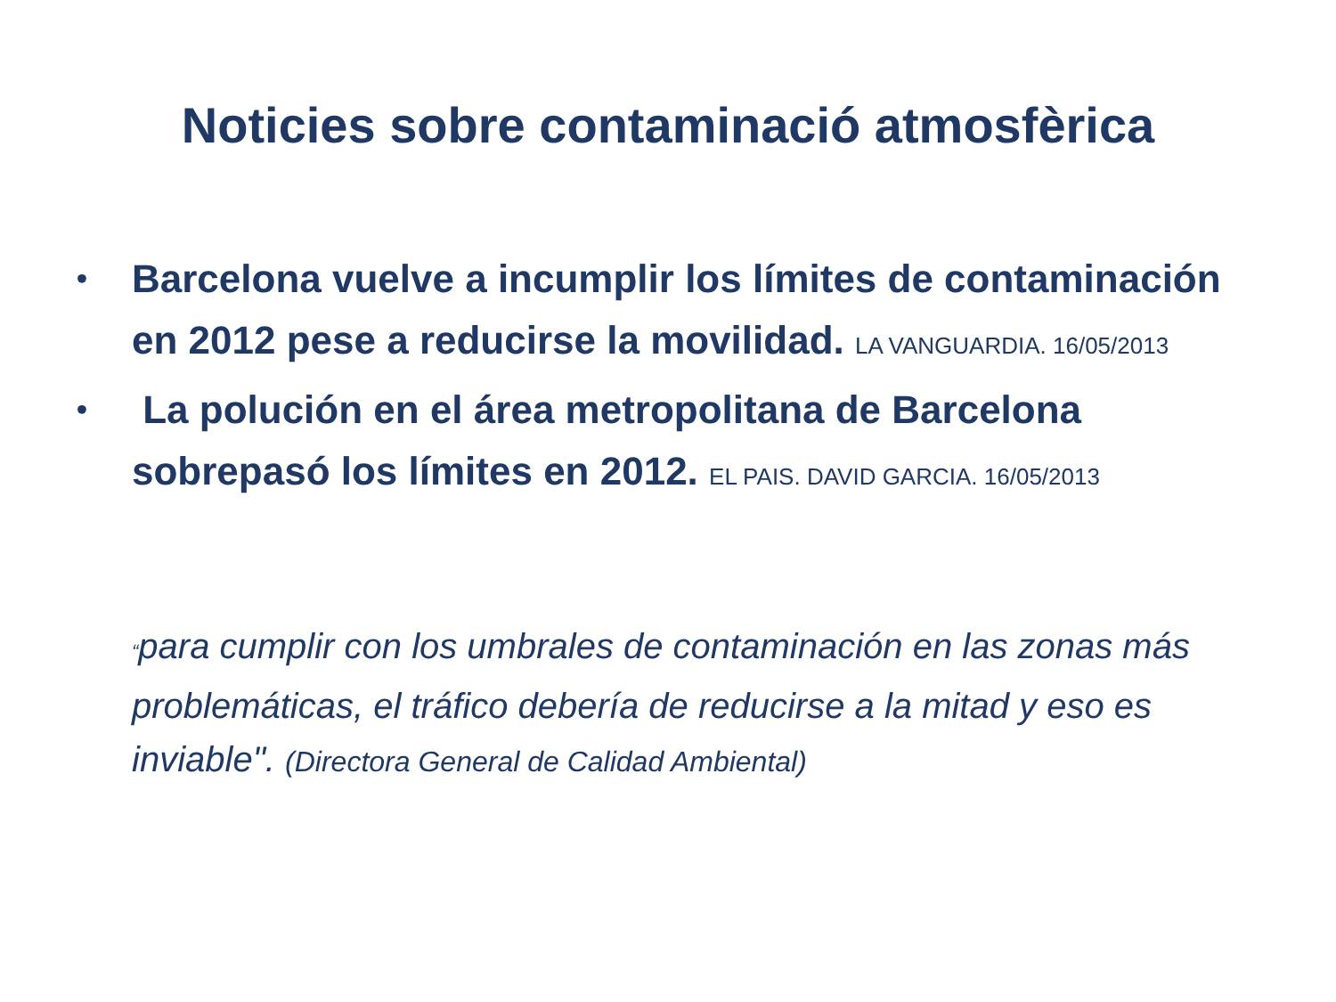Noticies sobre contaminació atmosfèrica
• Barcelona vuelve a incumplir los límites de contaminación en 2012 pese a reducirse la movilidad. LA VANGUARDIA. 16/05/2013
• La polución en el área metropolitana de Barcelona sobrepasó los límites en 2012. EL PAIS. DAVID GARCIA. 16/05/2013
“para cumplir con los umbrales de contaminación en las zonas más problemáticas, el tráfico debería de reducirse a la mitad y eso es inviable". (Directora General de Calidad Ambiental)